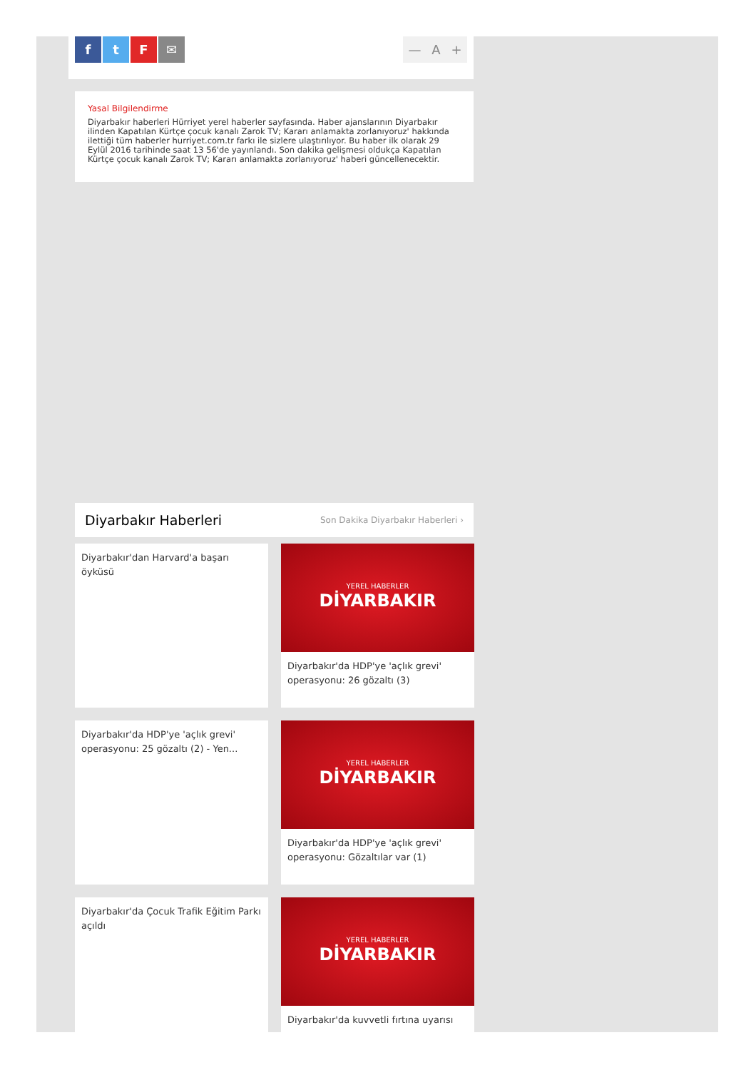ftF ✉
— A +
Yasal Bilgilendirme
Diyarbakır haberleri Hürriyet yerel haberler sayfasında. Haber ajanslarının Diyarbakır ilinden Kapatılan Kürtçe çocuk kanalı Zarok TV; Kararı anlamakta zorlanıyoruz' hakkında ilettiği tüm haberler hurriyet.com.tr farkı ile sizlere ulaştırılıyor. Bu haber ilk olarak 29 Eylül 2016 tarihinde saat 13 56'de yayınlandı. Son dakika gelişmesi oldukça Kapatılan Kürtçe çocuk kanalı Zarok TV; Kararı anlamakta zorlanıyoruz' haberi güncellenecektir.
Diyarbakır Haberleri
Son Dakika Diyarbakır Haberleri ›
Diyarbakır'dan Harvard'a başarı öyküsü
YEREL HABERLER
DİYARBAKIR
Diyarbakır'da HDP'ye 'açlık grevi' operasyonu: 26 gözaltı (3)
Diyarbakır'da HDP'ye 'açlık grevi' operasyonu: 25 gözaltı (2) - Yen...
YEREL HABERLER
DİYARBAKIR
Diyarbakır'da HDP'ye 'açlık grevi' operasyonu: Gözaltılar var (1)
Diyarbakır'da Çocuk Trafik Eğitim Parkı açıldı
YEREL HABERLER
DİYARBAKIR
Diyarbakır'da kuvvetli fırtına uyarısı